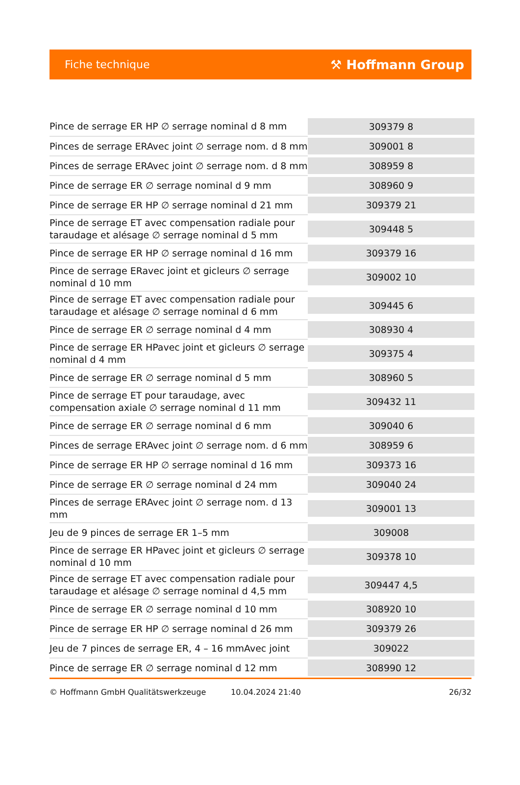Fiche technique ⚒ Hoffmann Group
| Pince de serrage ER HP ∅ serrage nominal d 8 mm | 309379 8 |
| Pinces de serrage ERAvec joint ∅ serrage nom. d 8 mm | 309001 8 |
| Pinces de serrage ERAvec joint ∅ serrage nom. d 8 mm | 308959 8 |
| Pince de serrage ER ∅ serrage nominal d 9 mm | 308960 9 |
| Pince de serrage ER HP ∅ serrage nominal d 21 mm | 309379 21 |
| Pince de serrage ET avec compensation radiale pour taraudage et alésage ∅ serrage nominal d 5 mm | 309448 5 |
| Pince de serrage ER HP ∅ serrage nominal d 16 mm | 309379 16 |
| Pince de serrage ERavec joint et gicleurs ∅ serrage nominal d 10 mm | 309002 10 |
| Pince de serrage ET avec compensation radiale pour taraudage et alésage ∅ serrage nominal d 6 mm | 309445 6 |
| Pince de serrage ER ∅ serrage nominal d 4 mm | 308930 4 |
| Pince de serrage ER HPavec joint et gicleurs ∅ serrage nominal d 4 mm | 309375 4 |
| Pince de serrage ER ∅ serrage nominal d 5 mm | 308960 5 |
| Pince de serrage ET pour taraudage, avec compensation axiale ∅ serrage nominal d 11 mm | 309432 11 |
| Pince de serrage ER ∅ serrage nominal d 6 mm | 309040 6 |
| Pinces de serrage ERAvec joint ∅ serrage nom. d 6 mm | 308959 6 |
| Pince de serrage ER HP ∅ serrage nominal d 16 mm | 309373 16 |
| Pince de serrage ER ∅ serrage nominal d 24 mm | 309040 24 |
| Pinces de serrage ERAvec joint ∅ serrage nom. d 13 mm | 309001 13 |
| Jeu de 9 pinces de serrage ER 1–5 mm | 309008 |
| Pince de serrage ER HPavec joint et gicleurs ∅ serrage nominal d 10 mm | 309378 10 |
| Pince de serrage ET avec compensation radiale pour taraudage et alésage ∅ serrage nominal d 4,5 mm | 309447 4,5 |
| Pince de serrage ER ∅ serrage nominal d 10 mm | 308920 10 |
| Pince de serrage ER HP ∅ serrage nominal d 26 mm | 309379 26 |
| Jeu de 7 pinces de serrage ER, 4 – 16 mmAvec joint | 309022 |
| Pince de serrage ER ∅ serrage nominal d 12 mm | 308990 12 |
© Hoffmann GmbH Qualitätswerkzeuge 10.04.2024 21:40 26/32